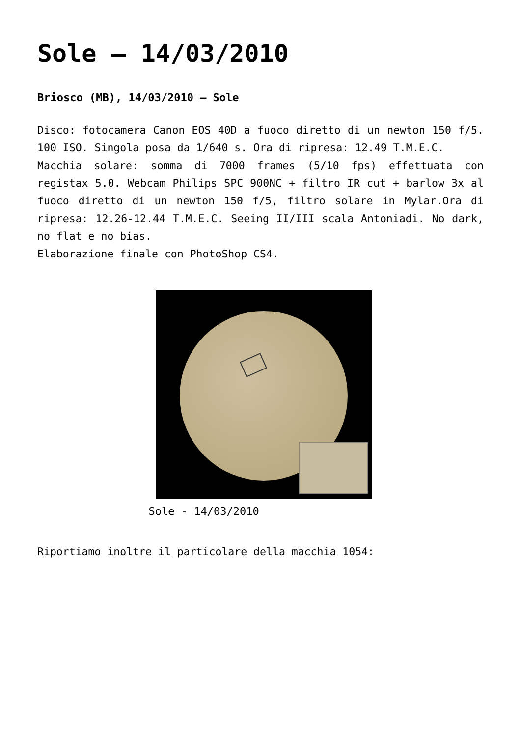Sole – 14/03/2010
Briosco (MB), 14/03/2010 – Sole
Disco: fotocamera Canon EOS 40D a fuoco diretto di un newton 150 f/5. 100 ISO. Singola posa da 1/640 s. Ora di ripresa: 12.49 T.M.E.C.
Macchia solare: somma di 7000 frames (5/10 fps) effettuata con registax 5.0. Webcam Philips SPC 900NC + filtro IR cut + barlow 3x al fuoco diretto di un newton 150 f/5, filtro solare in Mylar.Ora di ripresa: 12.26-12.44 T.M.E.C. Seeing II/III scala Antoniadi. No dark, no flat e no bias.
Elaborazione finale con PhotoShop CS4.
Sole - 14/03/2010
Riportiamo inoltre il particolare della macchia 1054: